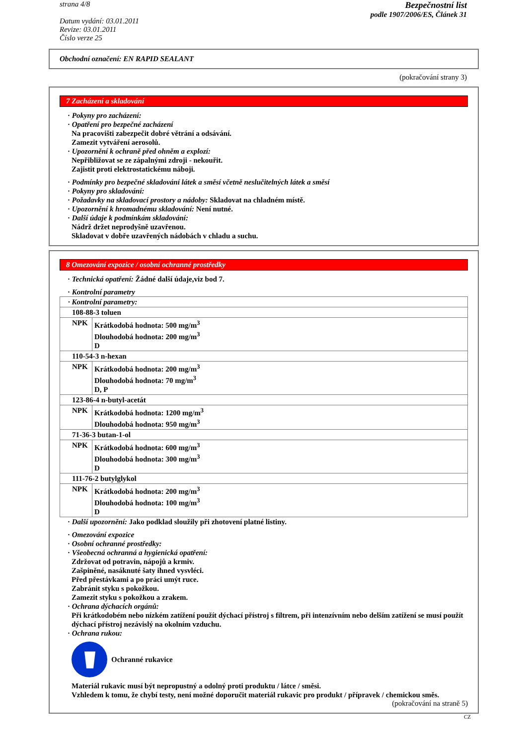strana 4/8
Datum vydání: 03.01.2011
Revize: 03.01.2011
Číslo verze 25
Bezpečnostní list
podle 1907/2006/ES, Článek 31
Obchodní označení: EN RAPID SEALANT
(pokračování strany 3)
7 Zacházení a skladování
· Pokyny pro zacházení:
· Opatření pro bezpečné zacházení
Na pracovišti zabezpečit dobré větrání a odsávání.
Zamezit vytváření aerosolů.
· Upozornění k ochraně před ohněm a explozí:
Nepřibližovat se ze zápalnými zdroji - nekouřit.
Zajistit proti elektrostatickému náboji.
· Podmínky pro bezpečné skladování látek a směsí včetně neslučitelných látek a směsí
· Pokyny pro skladování:
· Požadavky na skladovací prostory a nádoby: Skladovat na chladném místě.
· Upozornění k hromadnému skladování: Není nutné.
· Další údaje k podmínkám skladování:
Nádrž držet neprodyšně uzavřenou.
Skladovat v dobře uzavřených nádobách v chladu a suchu.
8 Omezování expozice / osobní ochranné prostředky
· Technická opatření: Žádné další údaje,viz bod 7.
· Kontrolní parametry
| · Kontrolní parametry: | |
| 108-88-3 toluen | |
| NPK | Krátkodobá hodnota: 500 mg/m<sup>3</sup> Dlouhodobá hodnota: 200 mg/m<sup>3</sup> D |
| 110-54-3 n-hexan | |
| NPK | Krátkodobá hodnota: 200 mg/m<sup>3</sup> Dlouhodobá hodnota: 70 mg/m<sup>3</sup> D, P |
| 123-86-4 n-butyl-acetát | |
| NPK | Krátkodobá hodnota: 1200 mg/m<sup>3</sup> Dlouhodobá hodnota: 950 mg/m<sup>3</sup> |
| 71-36-3 butan-1-ol | |
| NPK | Krátkodobá hodnota: 600 mg/m<sup>3</sup> Dlouhodobá hodnota: 300 mg/m<sup>3</sup> D |
| 111-76-2 butylglykol | |
| NPK | Krátkodobá hodnota: 200 mg/m<sup>3</sup> Dlouhodobá hodnota: 100 mg/m<sup>3</sup> D |
· Další upozornění: Jako podklad sloužily při zhotovení platné listiny.
· Omezování expozice
· Osobní ochranné prostředky:
· Všeobecná ochranná a hygienická opatření:
Zdržovat od potravin, nápojů a krmiv.
Zašpiněné, nasáknuté šaty ihned vysvléci.
Před přestávkami a po práci umýt ruce.
Zabránit styku s pokožkou.
Zamezit styku s pokožkou a zrakem.
· Ochrana dýchacích orgánů:
Při krátkodobém nebo nízkém zatížení použít dýchací přístroj s filtrem, při intenzívním nebo delším zatížení se musí použít dýchací přístroj nezávislý na okolním vzduchu.
· Ochrana rukou:
Ochranné rukavice
Materiál rukavic musí být nepropustný a odolný proti produktu / látce / směsi.
Vzhledem k tomu, že chybí testy, není možné doporučit materiál rukavic pro produkt / přípravek / chemickou směs.
(pokračování na straně 5)
CZ